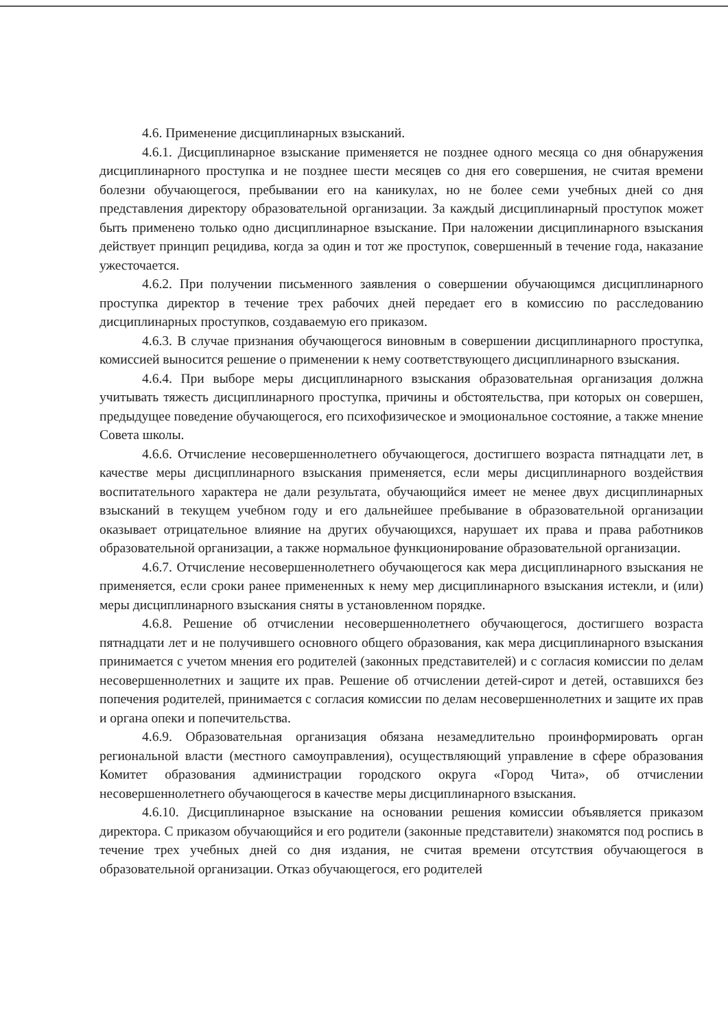4.6. Применение дисциплинарных взысканий.
4.6.1. Дисциплинарное взыскание применяется не позднее одного месяца со дня обнаружения дисциплинарного проступка и не позднее шести месяцев со дня его совершения, не считая времени болезни обучающегося, пребывании его на каникулах, но не более семи учебных дней со дня представления директору образовательной организации. За каждый дисциплинарный проступок может быть применено только одно дисциплинарное взыскание. При наложении дисциплинарного взыскания действует принцип рецидива, когда за один и тот же проступок, совершенный в течение года, наказание ужесточается.
4.6.2. При получении письменного заявления о совершении обучающимся дисциплинарного проступка директор в течение трех рабочих дней передает его в комиссию по расследованию дисциплинарных проступков, создаваемую его приказом.
4.6.3. В случае признания обучающегося виновным в совершении дисциплинарного проступка, комиссией выносится решение о применении к нему соответствующего дисциплинарного взыскания.
4.6.4. При выборе меры дисциплинарного взыскания образовательная организация должна учитывать тяжесть дисциплинарного проступка, причины и обстоятельства, при которых он совершен, предыдущее поведение обучающегося, его психофизическое и эмоциональное состояние, а также мнение Совета школы.
4.6.6. Отчисление несовершеннолетнего обучающегося, достигшего возраста пятнадцати лет, в качестве меры дисциплинарного взыскания применяется, если меры дисциплинарного воздействия воспитательного характера не дали результата, обучающийся имеет не менее двух дисциплинарных взысканий в текущем учебном году и его дальнейшее пребывание в образовательной организации оказывает отрицательное влияние на других обучающихся, нарушает их права и права работников образовательной организации, а также нормальное функционирование образовательной организации.
4.6.7. Отчисление несовершеннолетнего обучающегося как мера дисциплинарного взыскания не применяется, если сроки ранее примененных к нему мер дисциплинарного взыскания истекли, и (или) меры дисциплинарного взыскания сняты в установленном порядке.
4.6.8. Решение об отчислении несовершеннолетнего обучающегося, достигшего возраста пятнадцати лет и не получившего основного общего образования, как мера дисциплинарного взыскания принимается с учетом мнения его родителей (законных представителей) и с согласия комиссии по делам несовершеннолетних и защите их прав. Решение об отчислении детей-сирот и детей, оставшихся без попечения родителей, принимается с согласия комиссии по делам несовершеннолетних и защите их прав и органа опеки и попечительства.
4.6.9. Образовательная организация обязана незамедлительно проинформировать орган региональной власти (местного самоуправления), осуществляющий управление в сфере образования Комитет образования администрации городского округа «Город Чита», об отчислении несовершеннолетнего обучающегося в качестве меры дисциплинарного взыскания.
4.6.10. Дисциплинарное взыскание на основании решения комиссии объявляется приказом директора. С приказом обучающийся и его родители (законные представители) знакомятся под роспись в течение трех учебных дней со дня издания, не считая времени отсутствия обучающегося в образовательной организации. Отказ обучающегося, его родителей